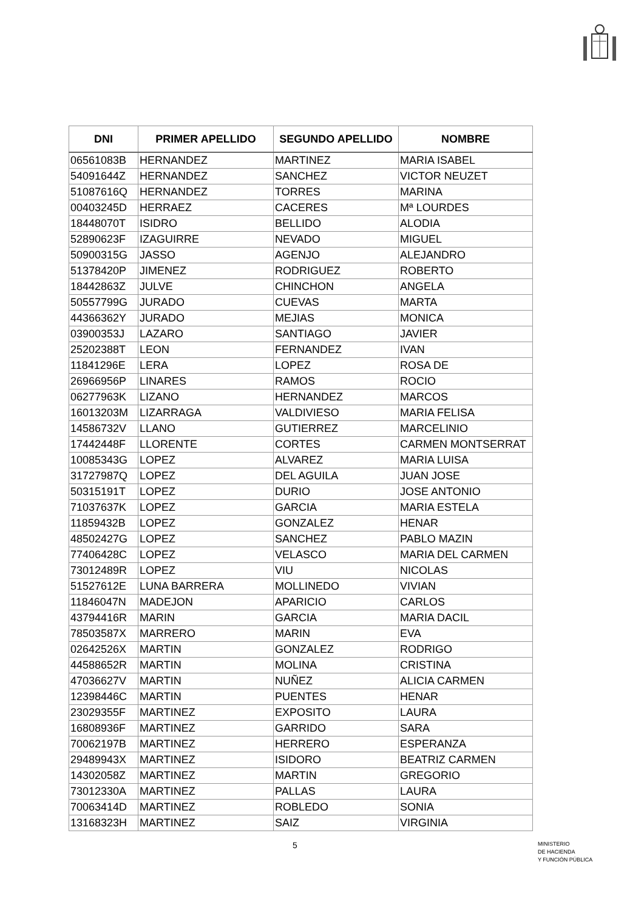| DNI | PRIMER APELLIDO | SEGUNDO APELLIDO | NOMBRE |
| --- | --- | --- | --- |
| 06561083B | HERNANDEZ | MARTINEZ | MARIA ISABEL |
| 54091644Z | HERNANDEZ | SANCHEZ | VICTOR NEUZET |
| 51087616Q | HERNANDEZ | TORRES | MARINA |
| 00403245D | HERRAEZ | CACERES | Mª LOURDES |
| 18448070T | ISIDRO | BELLIDO | ALODIA |
| 52890623F | IZAGUIRRE | NEVADO | MIGUEL |
| 50900315G | JASSO | AGENJO | ALEJANDRO |
| 51378420P | JIMENEZ | RODRIGUEZ | ROBERTO |
| 18442863Z | JULVE | CHINCHON | ANGELA |
| 50557799G | JURADO | CUEVAS | MARTA |
| 44366362Y | JURADO | MEJIAS | MONICA |
| 03900353J | LAZARO | SANTIAGO | JAVIER |
| 25202388T | LEON | FERNANDEZ | IVAN |
| 11841296E | LERA | LOPEZ | ROSA DE |
| 26966956P | LINARES | RAMOS | ROCIO |
| 06277963K | LIZANO | HERNANDEZ | MARCOS |
| 16013203M | LIZARRAGA | VALDIVIESO | MARIA FELISA |
| 14586732V | LLANO | GUTIERREZ | MARCELINIO |
| 17442448F | LLORENTE | CORTES | CARMEN MONTSERRAT |
| 10085343G | LOPEZ | ALVAREZ | MARIA LUISA |
| 31727987Q | LOPEZ | DEL AGUILA | JUAN JOSE |
| 50315191T | LOPEZ | DURIO | JOSE ANTONIO |
| 71037637K | LOPEZ | GARCIA | MARIA ESTELA |
| 11859432B | LOPEZ | GONZALEZ | HENAR |
| 48502427G | LOPEZ | SANCHEZ | PABLO MAZIN |
| 77406428C | LOPEZ | VELASCO | MARIA DEL CARMEN |
| 73012489R | LOPEZ | VIU | NICOLAS |
| 51527612E | LUNA BARRERA | MOLLINEDO | VIVIAN |
| 11846047N | MADEJON | APARICIO | CARLOS |
| 43794416R | MARIN | GARCIA | MARIA DACIL |
| 78503587X | MARRERO | MARIN | EVA |
| 02642526X | MARTIN | GONZALEZ | RODRIGO |
| 44588652R | MARTIN | MOLINA | CRISTINA |
| 47036627V | MARTIN | NUÑEZ | ALICIA CARMEN |
| 12398446C | MARTIN | PUENTES | HENAR |
| 23029355F | MARTINEZ | EXPOSITO | LAURA |
| 16808936F | MARTINEZ | GARRIDO | SARA |
| 70062197B | MARTINEZ | HERRERO | ESPERANZA |
| 29489943X | MARTINEZ | ISIDORO | BEATRIZ CARMEN |
| 14302058Z | MARTINEZ | MARTIN | GREGORIO |
| 73012330A | MARTINEZ | PALLAS | LAURA |
| 70063414D | MARTINEZ | ROBLEDO | SONIA |
| 13168323H | MARTINEZ | SAIZ | VIRGINIA |
5
MINISTERIO
DE HACIENDA
Y FUNCIÓN PÚBLICA